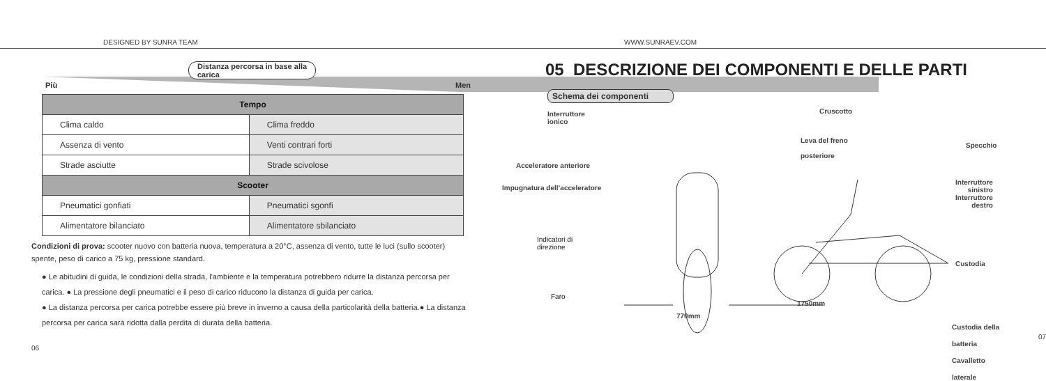DESIGNED BY SUNRA TEAM WWW.SUNRAEV.COM
Distanza percorsa in base alla
carica
Più Men
| Tempo | |
| --- | --- |
| Clima caldo | Clima freddo |
| Assenza di vento | Venti contrari forti |
| Strade asciutte | Strade scivolose |
| Scooter | |
| Pneumatici gonfiati | Pneumatici sgonfi |
| Alimentatore bilanciato | Alimentatore sbilanciato |
Condizioni di prova: scooter nuovo con batteria nuova, temperatura a 20°C, assenza di vento, tutte le luci (sullo scooter) spente, peso di carico a 75 kg, pressione standard.
● Le abitudini di guida, le condizioni della strada, l'ambiente e la temperatura potrebbero ridurre la distanza percorsa per carica. ● La pressione degli pneumatici e il peso di carico riducono la distanza di guida per carica.
● La distanza percorsa per carica potrebbe essere più breve in inverno a causa della particolarità della batteria.● La distanza percorsa per carica sarà ridotta dalla perdita di durata della batteria.
06
05 DESCRIZIONE DEI COMPONENTI E DELLE PARTI
Schema dei componenti
Interruttore
ionico
Cruscotto
Leva del freno
posteriore
Specchio
Acceleratore anteriore
Impugnatura dell’acceleratore
Interruttore
sinistro
Interruttore
destro
Indicatori di
direzione
Custodia
Faro
Custodia della
batteria
Cavalletto
laterale
770mm
1750mm
07